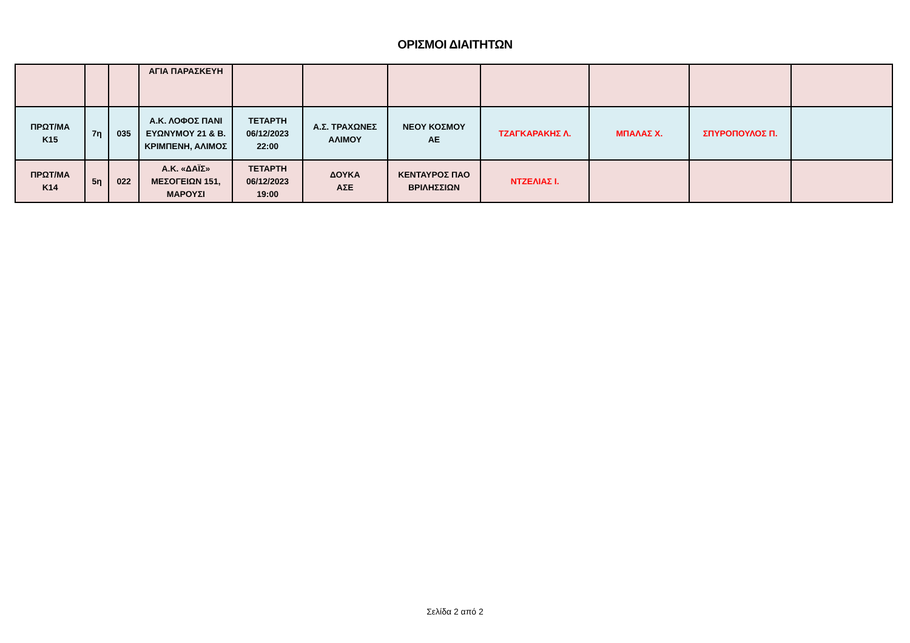ΟΡΙΣΜΟΙ ΔΙΑΙΤΗΤΩΝ
| | | | ΑΓΙΑ ΠΑΡΑΣΚΕΥΗ | | | | | | | |
| ΠΡΩΤ/ΜΑ K15 | 7η | 035 | Α.Κ. ΛΟΦΟΣ ΠΑΝΙ ΕΥΩΝΥΜΟΥ 21 & Β. ΚΡΙΜΠΕΝΗ, ΑΛΙΜΟΣ | ΤΕΤΑΡΤΗ 06/12/2023 22:00 | Α.Σ. ΤΡΑΧΩΝΕΣ ΑΛΙΜΟΥ | ΝΕΟΥ ΚΟΣΜΟΥ ΑΕ | ΤΖΑΓΚΑΡΑΚΗΣ Λ. | ΜΠΑΛΑΣ Χ. | ΣΠΥΡΟΠΟΥΛΟΣ Π. | |
| ΠΡΩΤ/ΜΑ K14 | 5η | 022 | Α.Κ. «ΔΑΪΣ» ΜΕΣΟΓΕΙΩΝ 151, ΜΑΡΟΥΣΙ | ΤΕΤΑΡΤΗ 06/12/2023 19:00 | ΔΟΥΚΑ ΑΣΕ | ΚΕΝΤΑΥΡΟΣ ΠΑΟ ΒΡΙΛΗΣΣΙΩΝ | ΝΤΖΕΛΙΑΣ Ι. | | | |
Σελίδα 2 από 2